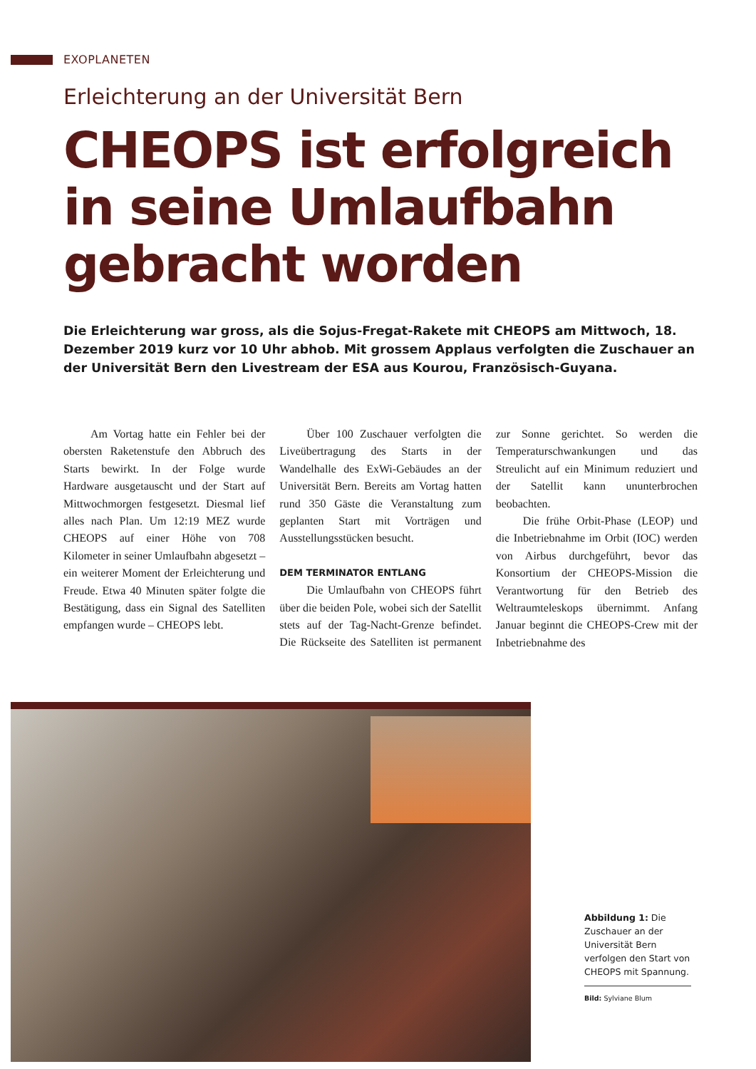EXOPLANETEN
Erleichterung an der Universität Bern
CHEOPS ist erfolgreich in seine Umlaufbahn gebracht worden
Die Erleichterung war gross, als die Sojus-Fregat-Rakete mit CHEOPS am Mittwoch, 18. Dezember 2019 kurz vor 10 Uhr abhob. Mit grossem Applaus verfolgten die Zuschauer an der Universität Bern den Livestream der ESA aus Kourou, Französisch-Guyana.
Am Vortag hatte ein Fehler bei der obersten Raketenstufe den Abbruch des Starts bewirkt. In der Folge wurde Hardware ausgetauscht und der Start auf Mittwochmorgen festgesetzt. Diesmal lief alles nach Plan. Um 12:19 MEZ wurde CHEOPS auf einer Höhe von 708 Kilometer in seiner Umlaufbahn abgesetzt – ein weiterer Moment der Erleichterung und Freude. Etwa 40 Minuten später folgte die Bestätigung, dass ein Signal des Satelliten empfangen wurde – CHEOPS lebt.
Über 100 Zuschauer verfolgten die Liveübertragung des Starts in der Wandelhalle des ExWi-Gebäudes an der Universität Bern. Bereits am Vortag hatten rund 350 Gäste die Veranstaltung zum geplanten Start mit Vorträgen und Ausstellungsstücken besucht.
DEM TERMINATOR ENTLANG
Die Umlaufbahn von CHEOPS führt über die beiden Pole, wobei sich der Satellit stets auf der Tag-Nacht-Grenze befindet. Die Rückseite des Satelliten ist permanent zur Sonne gerichtet. So werden die Temperaturschwankungen und das Streulicht auf ein Minimum reduziert und der Satellit kann ununterbrochen beobachten.
Die frühe Orbit-Phase (LEOP) und die Inbetriebnahme im Orbit (IOC) werden von Airbus durchgeführt, bevor das Konsortium der CHEOPS-Mission die Verantwortung für den Betrieb des Weltraumteleskops übernimmt. Anfang Januar beginnt die CHEOPS-Crew mit der Inbetriebnahme des
Abbildung 1: Die Zuschauer an der Universität Bern verfolgen den Start von CHEOPS mit Spannung.
Bild: Sylviane Blum